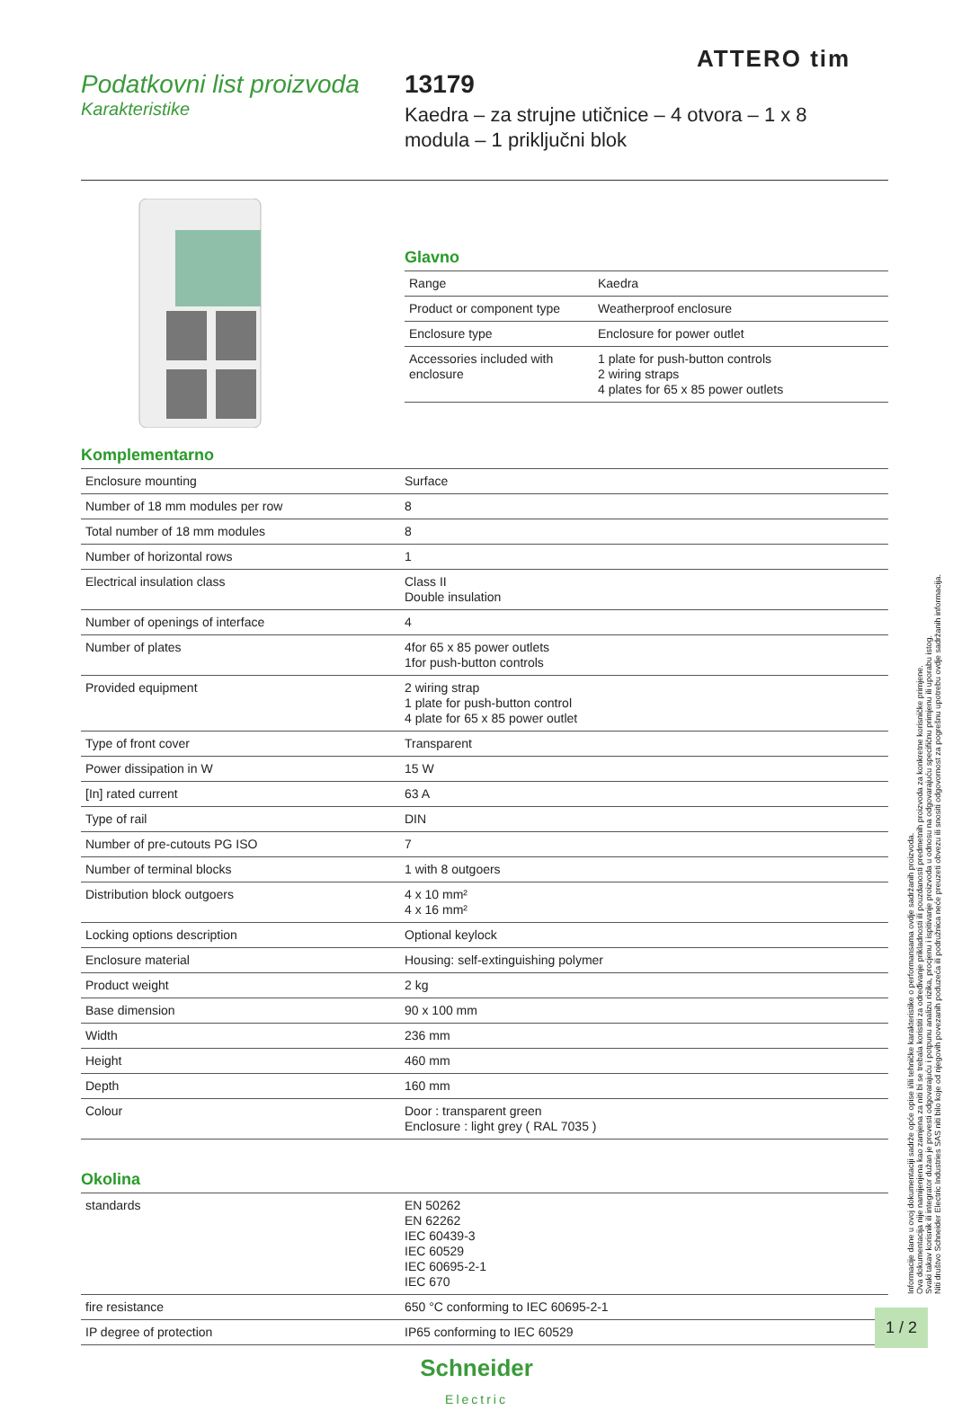ATTERO tim
Podatkovni list proizvoda
Karakteristike
13179
Kaedra – za strujne utičnice – 4 otvora – 1 x 8
modula – 1 priključni blok
Glavno
| Range | Kaedra |
| Product or component type | Weatherproof enclosure |
| Enclosure type | Enclosure for power outlet |
| Accessories included with enclosure | 1 plate for push-button controls 2 wiring straps 4 plates for 65 x 85 power outlets |
Komplementarno
| Enclosure mounting | Surface |
| Number of 18 mm modules per row | 8 |
| Total number of 18 mm modules | 8 |
| Number of horizontal rows | 1 |
| Electrical insulation class | Class II Double insulation |
| Number of openings of interface | 4 |
| Number of plates | 4for 65 x 85 power outlets 1for push-button controls |
| Provided equipment | 2 wiring strap 1 plate for push-button control 4 plate for 65 x 85 power outlet |
| Type of front cover | Transparent |
| Power dissipation in W | 15 W |
| [In] rated current | 63 A |
| Type of rail | DIN |
| Number of pre-cutouts PG ISO | 7 |
| Number of terminal blocks | 1 with 8 outgoers |
| Distribution block outgoers | 4 x 10 mm² 4 x 16 mm² |
| Locking options description | Optional keylock |
| Enclosure material | Housing: self-extinguishing polymer |
| Product weight | 2 kg |
| Base dimension | 90 x 100 mm |
| Width | 236 mm |
| Height | 460 mm |
| Depth | 160 mm |
| Colour | Door : transparent green Enclosure : light grey ( RAL 7035 ) |
Okolina
| standards | EN 50262 EN 62262 IEC 60439-3 IEC 60529 IEC 60695-2-1 IEC 670 |
| fire resistance | 650 °C conforming to IEC 60695-2-1 |
| IP degree of protection | IP65 conforming to IEC 60529 |
Schneider
Electric
1 / 2
Informacije dane u ovoj dokumentaciji sadrže opće opise i/ili tehničke karakteristike o performansama ovdje sadržanih proizvoda.
Ova dokumentacija nije namijenjena kao zamjena za niti bi se trebala koristiti za određivanje prikladnosti ili pouzdanosti predmetnih proizvoda za konkretne korisničke primjene.
Svaki takav korisnik ili integrator dužan je provesti odgovarajuću i potpunu analizu rizika, procjenu i ispitivanje proizvoda u odnosu na odgovarajuću specifičnu primjenu ili uporabu istog.
Niti društvo Schneider Electric Industries SAS niti bilo koje od njegovih povezanih poduzeća ili podružnica neće preuzeti obvezu ili snositi odgovornost za pogrešnu upotrebu ovdje sadržanih informacija.